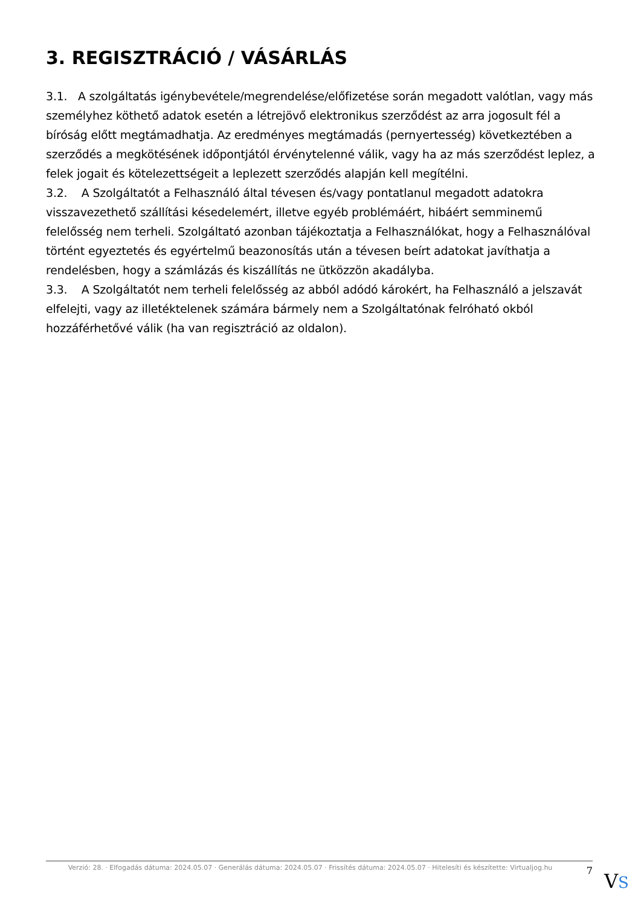3. REGISZTRÁCIÓ / VÁSÁRLÁS
3.1. A szolgáltatás igénybevétele/megrendelése/előfizetése során megadott valótlan, vagy más személyhez köthető adatok esetén a létrejövő elektronikus szerződést az arra jogosult fél a bíróság előtt megtámadhatja. Az eredményes megtámadás (pernyertesség) következtében a szerződés a megkötésének időpontjától érvénytelenné válik, vagy ha az más szerződést leplez, a felek jogait és kötelezettségeit a leplezett szerződés alapján kell megítélni.
3.2. A Szolgáltatót a Felhasználó által tévesen és/vagy pontatlanul megadott adatokra visszavezethető szállítási késedelemért, illetve egyéb problémáért, hibáért semminemű felelősség nem terheli. Szolgáltató azonban tájékoztatja a Felhasználókat, hogy a Felhasználóval történt egyeztetés és egyértelmű beazonosítás után a tévesen beírt adatokat javíthatja a rendelésben, hogy a számlázás és kiszállítás ne ütközzön akadályba.
3.3. A Szolgáltatót nem terheli felelősség az abból adódó károkért, ha Felhasználó a jelszavát elfelejti, vagy az illetéktelenek számára bármely nem a Szolgáltatónak felróható okból hozzáférhetővé válik (ha van regisztráció az oldalon).
Verzió: 28. · Elfogadás dátuma: 2024.05.07 · Generálás dátuma: 2024.05.07 · Frissítés dátuma: 2024.05.07 · Hitelesíti és készítette: Virtualjog.hu
7
VS